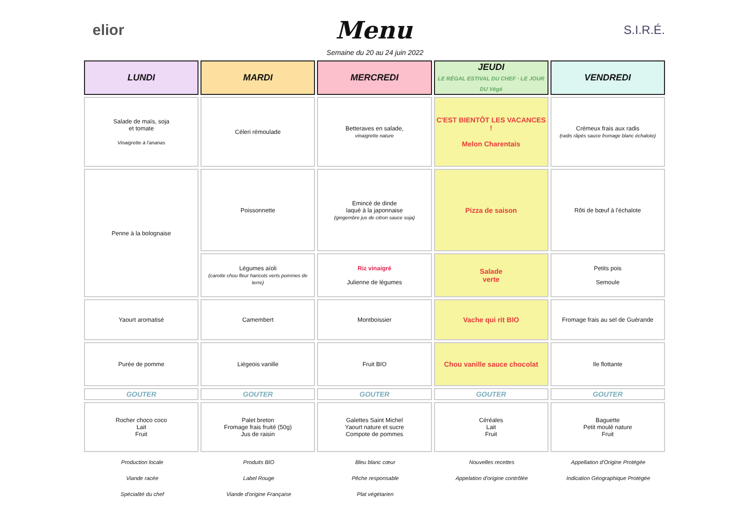elior Menu S.I.R.É.
Semaine du 20 au 24 juin 2022
| LUNDI | MARDI | MERCREDI | JEUDI LE RÉGAL ESTIVAL DU CHEF · LE JOUR DU Végé | VENDREDI |
| --- | --- | --- | --- | --- |
| Salade de maïs, soja et tomate Vinaigrette à l'ananas | Céleri rémoulade | Betteraves en salade, vinaigrette nature | C'EST BIENTÔT LES VACANCES ! Melon Charentais | Crémeux frais aux radis (radis râpés sauce fromage blanc échalote) |
| Penne à la bolognaise | Poissonnette | Emincé de dinde laqué à la japonnaise (gingembre jus de citron sauce soja) | Pizza de saison | Rôti de bœuf à l'échalote |
| | Légumes aïoli (carotte chou fleur haricots verts pommes de terre) | Riz vinaigré Julienne de légumes | Salade verte | Petits pois Semoule |
| Yaourt aromatisé | Camembert | Montboissier | Vache qui rit BIO | Fromage frais au sel de Guérande |
| Purée de pomme | Liégeois vanille | Fruit BIO | Chou vanille sauce chocolat | Ile flottante |
| GOUTER | GOUTER | GOUTER | GOUTER | GOUTER |
| Rocher choco coco Lait Fruit | Palet breton Fromage frais fruité (50g) Jus de raisin | Galettes Saint Michel Yaourt nature et sucre Compote de pommes | Céréales Lait Fruit | Baguette Petit moulé nature Fruit |
Production locale
Viande racée
Spécialité du chef
Produits BIO
Label Rouge
Viande d'origine Française
Bleu blanc cœur
Pêche responsable
Plat végétarien
Nouvelles recettes
Appelation d'origine contrôlée
Appellation d'Origine Protégée
Indication Géographique Protégée